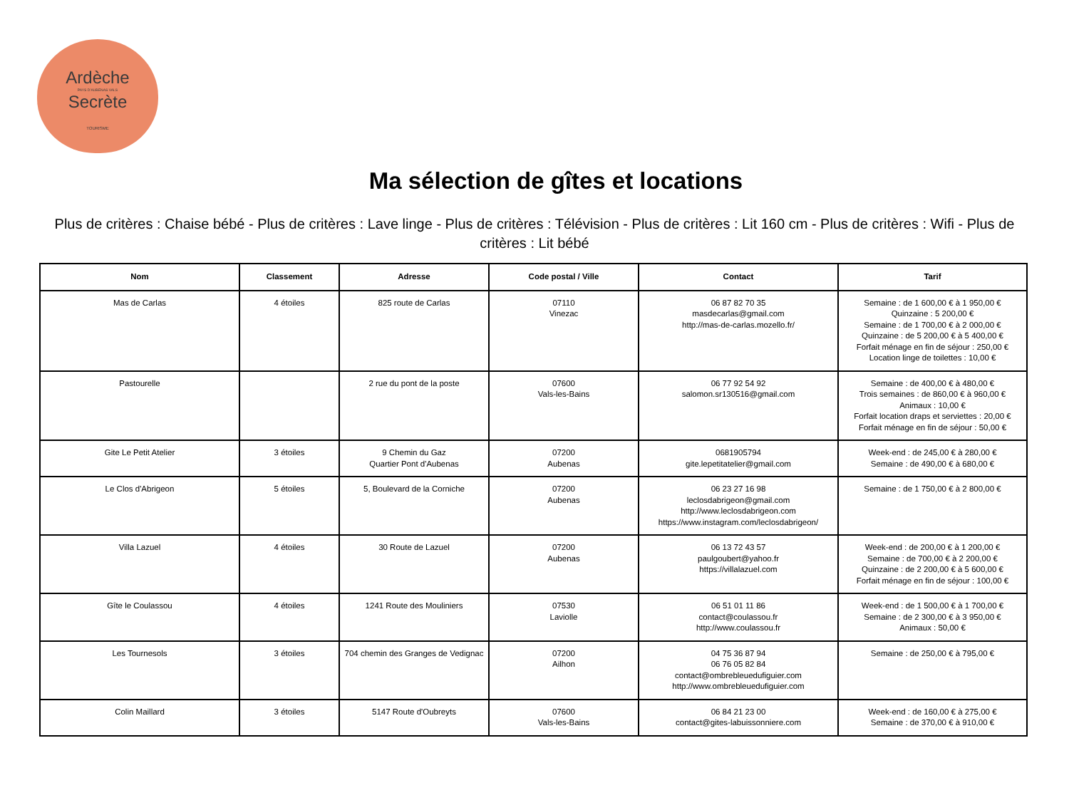Ardèche
PAYS D'AUBENAS VALS
Secrète
TOURISME
Ma sélection de gîtes et locations
Plus de critères : Chaise bébé - Plus de critères : Lave linge - Plus de critères : Télévision - Plus de critères : Lit 160 cm - Plus de critères : Wifi - Plus de critères : Lit bébé
| Nom | Classement | Adresse | Code postal / Ville | Contact | Tarif |
| --- | --- | --- | --- | --- | --- |
| Mas de Carlas | 4 étoiles | 825 route de Carlas | 07110 Vinezac | 06 87 82 70 35 masdecarlas@gmail.com http://mas-de-carlas.mozello.fr/ | Semaine : de 1 600,00 € à 1 950,00 € Quinzaine : 5 200,00 € Semaine : de 1 700,00 € à 2 000,00 € Quinzaine : de 5 200,00 € à 5 400,00 € Forfait ménage en fin de séjour : 250,00 € Location linge de toilettes : 10,00 € |
| Pastourelle | | 2 rue du pont de la poste | 07600 Vals-les-Bains | 06 77 92 54 92 salomon.sr130516@gmail.com | Semaine : de 400,00 € à 480,00 € Trois semaines : de 860,00 € à 960,00 € Animaux : 10,00 € Forfait location draps et serviettes : 20,00 € Forfait ménage en fin de séjour : 50,00 € |
| Gite Le Petit Atelier | 3 étoiles | 9 Chemin du Gaz Quartier Pont d'Aubenas | 07200 Aubenas | 0681905794 gite.lepetitatelier@gmail.com | Week-end : de 245,00 € à 280,00 € Semaine : de 490,00 € à 680,00 € |
| Le Clos d'Abrigeon | 5 étoiles | 5, Boulevard de la Corniche | 07200 Aubenas | 06 23 27 16 98 leclosdabrigeon@gmail.com http://www.leclosdabrigeon.com https://www.instagram.com/leclosdabrigeon/ | Semaine : de 1 750,00 € à 2 800,00 € |
| Villa Lazuel | 4 étoiles | 30 Route de Lazuel | 07200 Aubenas | 06 13 72 43 57 paulgoubert@yahoo.fr https://villalazuel.com | Week-end : de 200,00 € à 1 200,00 € Semaine : de 700,00 € à 2 200,00 € Quinzaine : de 2 200,00 € à 5 600,00 € Forfait ménage en fin de séjour : 100,00 € |
| Gîte le Coulassou | 4 étoiles | 1241 Route des Mouliniers | 07530 Laviolle | 06 51 01 11 86 contact@coulassou.fr http://www.coulassou.fr | Week-end : de 1 500,00 € à 1 700,00 € Semaine : de 2 300,00 € à 3 950,00 € Animaux : 50,00 € |
| Les Tournesols | 3 étoiles | 704 chemin des Granges de Vedignac | 07200 Ailhon | 04 75 36 87 94 06 76 05 82 84 contact@ombrebleuedufiguier.com http://www.ombrebleuedufiguier.com | Semaine : de 250,00 € à 795,00 € |
| Colin Maillard | 3 étoiles | 5147 Route d'Oubreyts | 07600 Vals-les-Bains | 06 84 21 23 00 contact@gites-labuissonniere.com | Week-end : de 160,00 € à 275,00 € Semaine : de 370,00 € à 910,00 € |